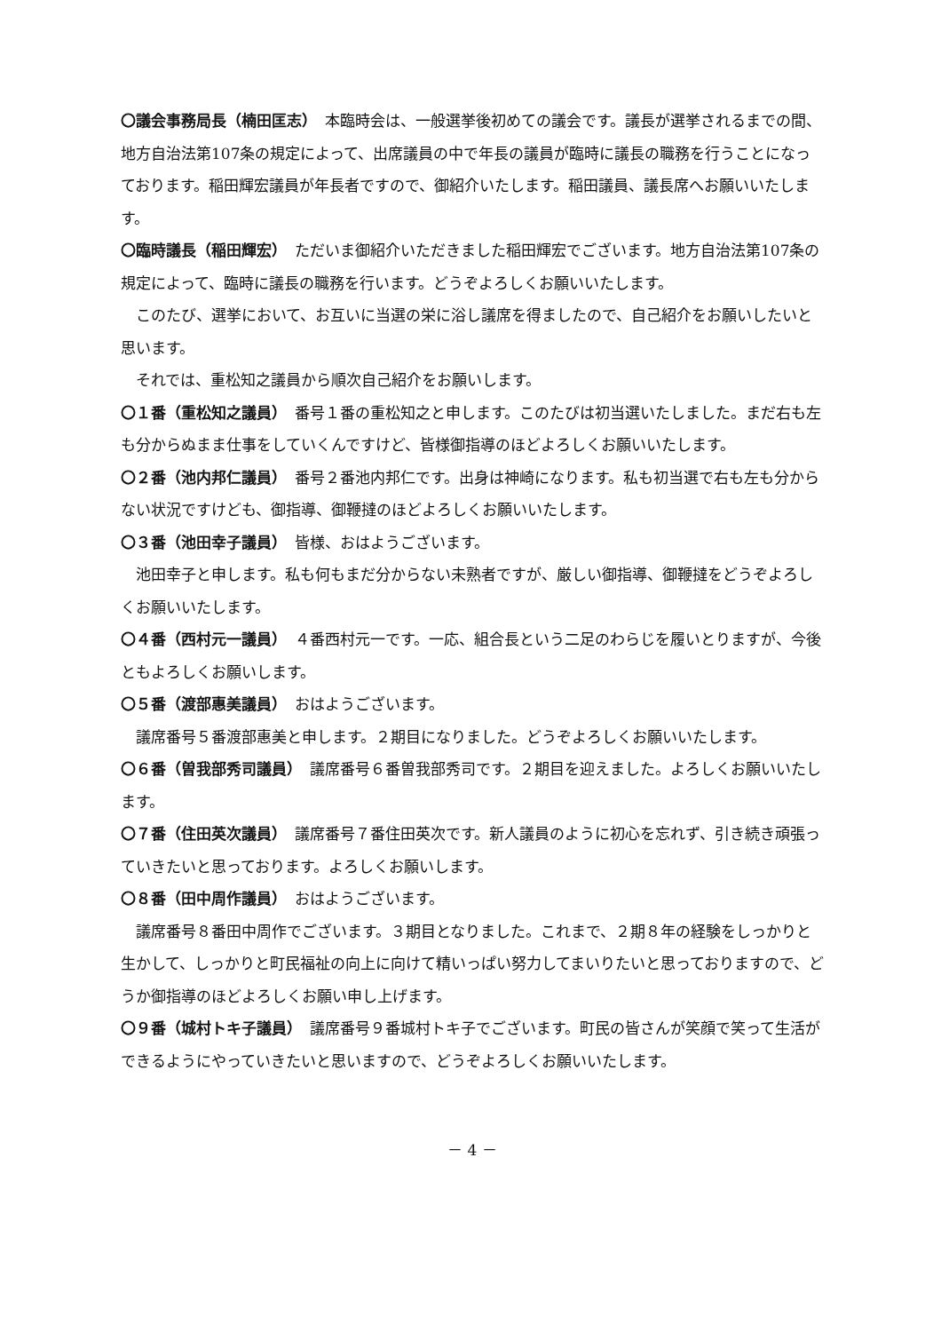〇議会事務局長（楠田匡志）　本臨時会は、一般選挙後初めての議会です。議長が選挙されるまでの間、地方自治法第107条の規定によって、出席議員の中で年長の議員が臨時に議長の職務を行うことになっております。稲田輝宏議員が年長者ですので、御紹介いたします。稲田議員、議長席へお願いいたします。
〇臨時議長（稲田輝宏）　ただいま御紹介いただきました稲田輝宏でございます。地方自治法第107条の規定によって、臨時に議長の職務を行います。どうぞよろしくお願いいたします。
このたび、選挙において、お互いに当選の栄に浴し議席を得ましたので、自己紹介をお願いしたいと思います。
それでは、重松知之議員から順次自己紹介をお願いします。
〇１番（重松知之議員）　番号１番の重松知之と申します。このたびは初当選いたしました。まだ右も左も分からぬまま仕事をしていくんですけど、皆様御指導のほどよろしくお願いいたします。
〇２番（池内邦仁議員）　番号２番池内邦仁です。出身は神崎になります。私も初当選で右も左も分からない状況ですけども、御指導、御鞭撻のほどよろしくお願いいたします。
〇３番（池田幸子議員）　皆様、おはようございます。
池田幸子と申します。私も何もまだ分からない未熟者ですが、厳しい御指導、御鞭撻をどうぞよろしくお願いいたします。
〇４番（西村元一議員）　４番西村元一です。一応、組合長という二足のわらじを履いとりますが、今後ともよろしくお願いします。
〇５番（渡部惠美議員）　おはようございます。
議席番号５番渡部惠美と申します。２期目になりました。どうぞよろしくお願いいたします。
〇６番（曽我部秀司議員）　議席番号６番曽我部秀司です。２期目を迎えました。よろしくお願いいたします。
〇７番（住田英次議員）　議席番号７番住田英次です。新人議員のように初心を忘れず、引き続き頑張っていきたいと思っております。よろしくお願いします。
〇８番（田中周作議員）　おはようございます。
議席番号８番田中周作でございます。３期目となりました。これまで、２期８年の経験をしっかりと生かして、しっかりと町民福祉の向上に向けて精いっぱい努力してまいりたいと思っておりますので、どうか御指導のほどよろしくお願い申し上げます。
〇９番（城村トキ子議員）　議席番号９番城村トキ子でございます。町民の皆さんが笑顔で笑って生活ができるようにやっていきたいと思いますので、どうぞよろしくお願いいたします。
－ 4 －